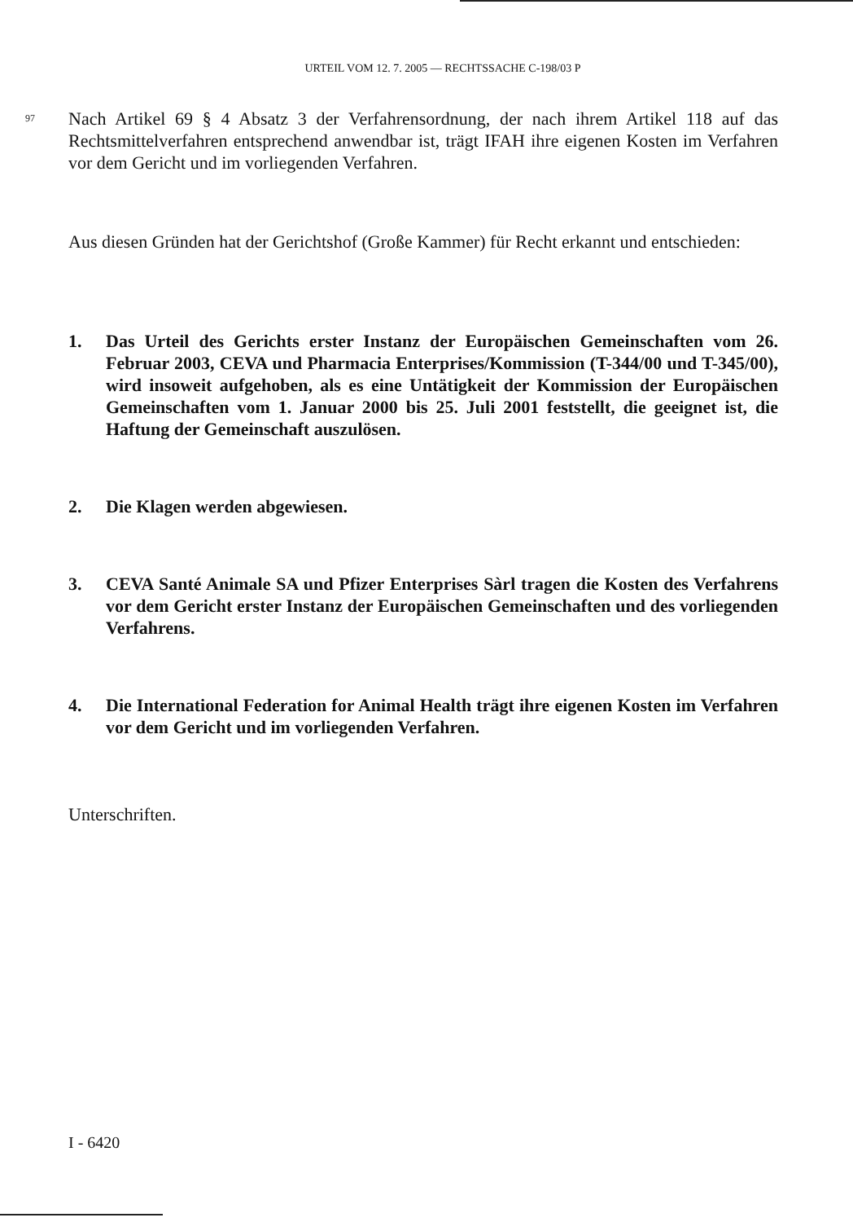URTEIL VOM 12. 7. 2005 — RECHTSSACHE C-198/03 P
97 Nach Artikel 69 § 4 Absatz 3 der Verfahrensordnung, der nach ihrem Artikel 118 auf das Rechtsmittelverfahren entsprechend anwendbar ist, trägt IFAH ihre eigenen Kosten im Verfahren vor dem Gericht und im vorliegenden Verfahren.
Aus diesen Gründen hat der Gerichtshof (Große Kammer) für Recht erkannt und entschieden:
1. Das Urteil des Gerichts erster Instanz der Europäischen Gemeinschaften vom 26. Februar 2003, CEVA und Pharmacia Enterprises/Kommission (T-344/00 und T-345/00), wird insoweit aufgehoben, als es eine Untätigkeit der Kommission der Europäischen Gemeinschaften vom 1. Januar 2000 bis 25. Juli 2001 feststellt, die geeignet ist, die Haftung der Gemeinschaft auszulösen.
2. Die Klagen werden abgewiesen.
3. CEVA Santé Animale SA und Pfizer Enterprises Sàrl tragen die Kosten des Verfahrens vor dem Gericht erster Instanz der Europäischen Gemeinschaften und des vorliegenden Verfahrens.
4. Die International Federation for Animal Health trägt ihre eigenen Kosten im Verfahren vor dem Gericht und im vorliegenden Verfahren.
Unterschriften.
I - 6420